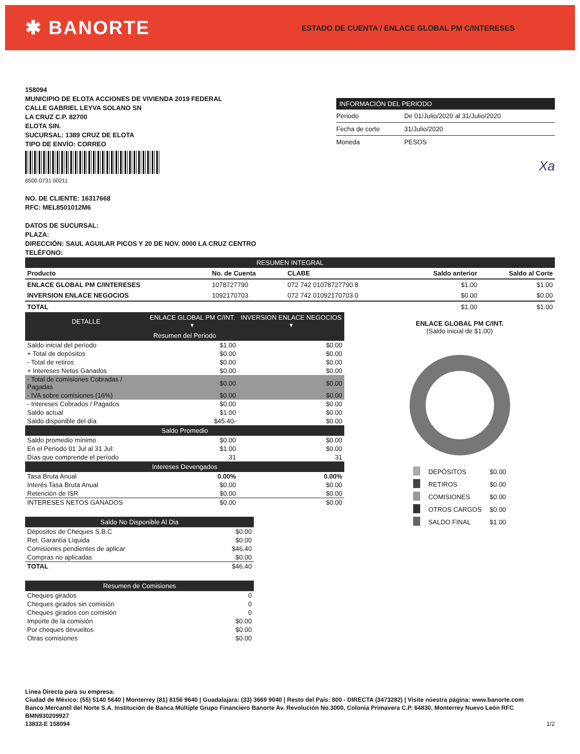✱ BANORTE
ESTADO DE CUENTA / ENLACE GLOBAL PM C/INTERESES
158094
MUNICIPIO DE ELOTA ACCIONES DE VIVIENDA 2019 FEDERAL
CALLE GABRIEL LEYVA SOLANO SN
LA CRUZ C.P. 82700
ELOTA SIN.
SUCURSAL: 1389 CRUZ DE ELOTA
TIPO DE ENVÍO: CORREO
6500 0731 00211
NO. DE CLIENTE: 16317668
RFC: MEL8501012M6
DATOS DE SUCURSAL:
PLAZA:
DIRECCIÓN: SAUL AGUILAR PICOS Y 20 DE NOV. 0000 LA CRUZ CENTRO
TELÉFONO:
| INFORMACIÓN DEL PERIODO | |
| --- | --- |
| Periodo | De 01/Julio/2020 al 31/Julio/2020 |
| Fecha de corte | 31/Julio/2020 |
| Moneda | PESOS |
Xa
| RESUMEN INTEGRAL | | | | |
| --- | --- | --- | --- | --- |
| Producto | No. de Cuenta | CLABE | Saldo anterior | Saldo al Corte |
| ENLACE GLOBAL PM C/INTERESES | 1078727790 | 072 742 01078727790 8 | $1.00 | $1.00 |
| INVERSION ENLACE NEGOCIOS | 1092170703 | 072 742 01092170703 0 | $0.00 | $0.00 |
| TOTAL | | | $1.00 | $1.00 |
| DETALLE | ENLACE GLOBAL PM C/INT. ▾ | INVERSION ENLACE NEGOCIOS ▾ |
| --- | --- | --- |
| Resumen del Periodo | | |
| Saldo inicial del período | $1.00 | $0.00 |
| + Total de depósitos | $0.00 | $0.00 |
| - Total de retiros | $0.00 | $0.00 |
| + Intereses Netos Ganados | $0.00 | $0.00 |
| - Total de comisiones Cobradas / Pagadas | $0.00 | $0.00 |
| - IVA sobre comisiones (16%) | $0.00 | $0.00 |
| - Intereses Cobrados / Pagados | $0.00 | $0.00 |
| Saldo actual | $1.00 | $0.00 |
| Saldo disponible del día | $45.40- | $0.00 |
| Saldo Promedio | | |
| Saldo promedio mínimo | $0.00 | $0.00 |
| En el Período 01 Jul al 31 Jul: | $1.00 | $0.00 |
| Días que comprende el período | 31 | 31 |
| Intereses Devengados | | |
| Tasa Bruta Anual | 0.00% | 0.00% |
| Interés Tasa Bruta Anual | $0.00 | $0.00 |
| Retención de ISR | $0.00 | $0.00 |
| INTERESES NETOS GANADOS | $0.00 | $0.00 |
| Saldo No Disponible Al Dia | |
| --- | --- |
| Dépositos de Cheques S.B.C | $0.00 |
| Ret. Garantía Líquida | $0.00 |
| Comisiones pendientes de aplicar | $46.40 |
| Compras no aplicadas | $0.00 |
| TOTAL | $46.40 |
| Resumen de Comisiones | |
| --- | --- |
| Cheques girados | 0 |
| Cheques girados sin comisión | 0 |
| Cheques girados con comisión | 0 |
| Importe de la comisión | $0.00 |
| Por cheques devueltos | $0.00 |
| Otras comisiones | $0.00 |
ENLACE GLOBAL PM C/INT.
(Saldo inicial de $1.00)
| | DEPÓSITOS | $0.00 |
| | RETIROS | $0.00 |
| | COMISIONES | $0.00 |
| | OTROS CARGOS | $0.00 |
| | SALDO FINAL | $1.00 |
Línea Directa para su empresa:
Ciudad de México: (55) 5140 5640 | Monterrey (81) 8156 9640 | Guadalajara: (33) 3669 9040 | Resto del País: 800 - DIRECTA (3473282) | Visite núestra página: www.banorte.com
Banco Mercantil del Norte S.A. Institución de Banca Múltiple Grupo Financiero Banorte Av. Revolución No.3000, Colonia Primavera C.P. 64830, Monterrey Nuevo León RFC BMN930209927
1/2 13832-E 158094